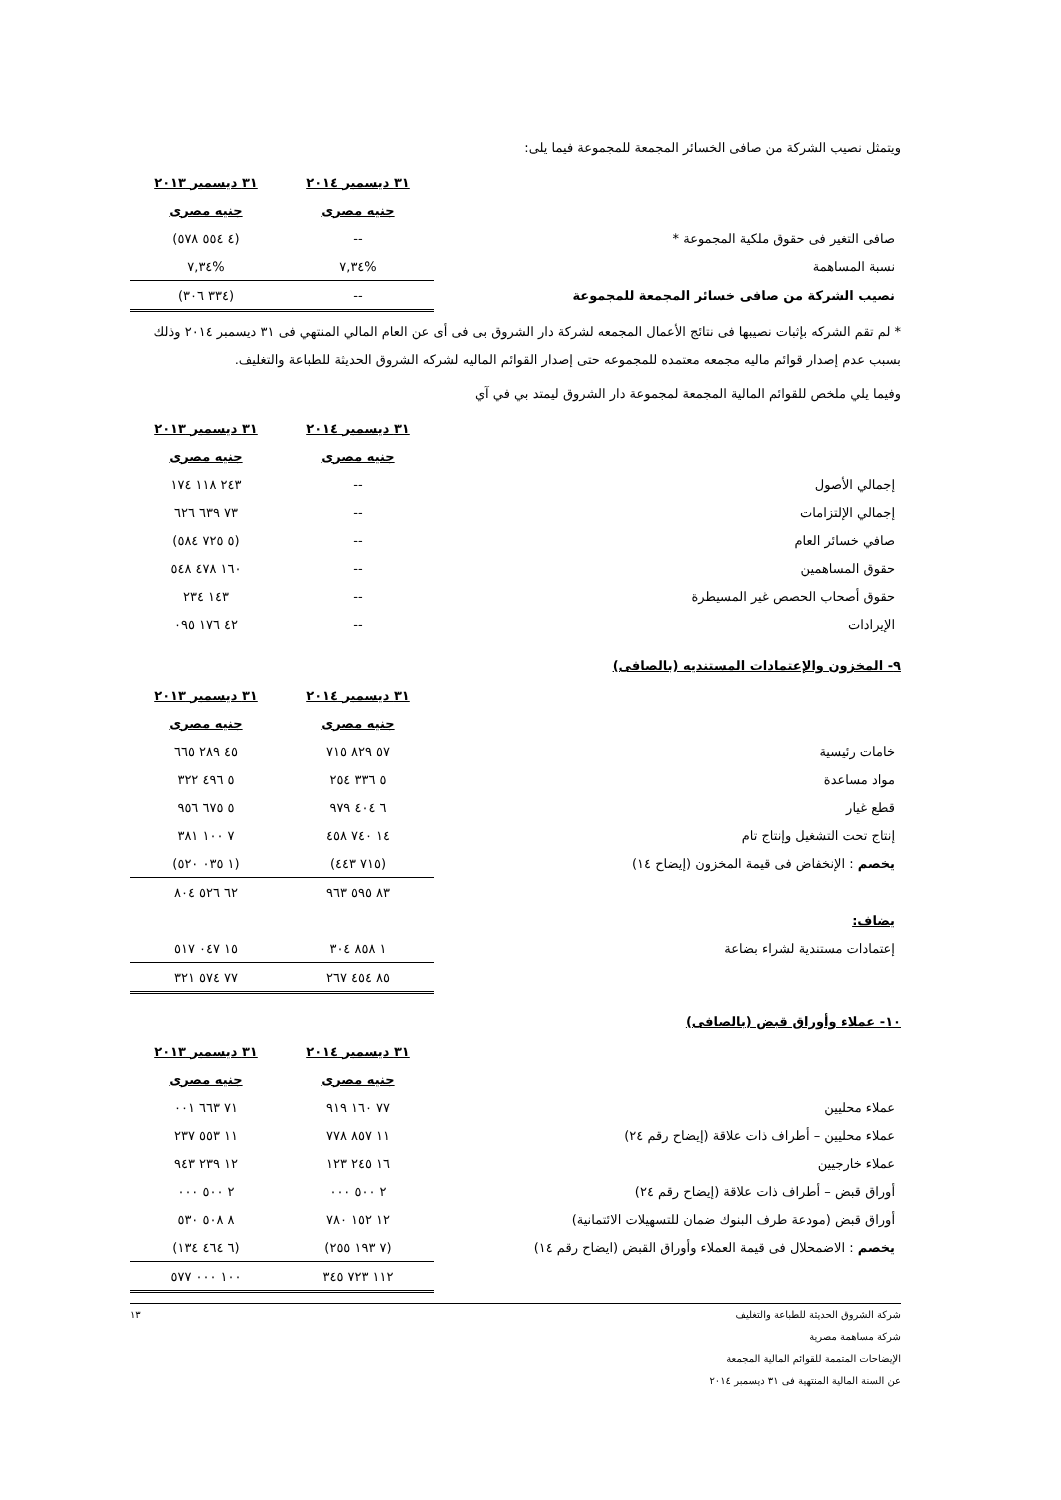ويتمثل نصيب الشركة من صافى الخسائر المجمعة للمجموعة فيما يلى:
| | ٣١ ديسمبر ٢٠١٤ | ٣١ ديسمبر ٢٠١٣ |
| --- | --- | --- |
| | جنيه مصرى | جنيه مصرى |
| صافى التغير فى حقوق ملكية المجموعة * | -- | (٤ ٥٥٤ ٥٧٨) |
| نسبة المساهمة | %٧,٣٤ | %٧,٣٤ |
| نصيب الشركة من صافى خسائر المجمعة للمجموعة | -- | (٣٣٤ ٣٠٦) |
* لم تقم الشركه بإثبات نصيبها فى نتائج الأعمال المجمعه لشركة دار الشروق بى فى أى عن العام المالي المنتهي فى ٣١ ديسمبر ٢٠١٤ وذلك بسبب عدم إصدار قوائم ماليه مجمعه معتمده للمجموعه حتى إصدار القوائم الماليه لشركه الشروق الحديثة للطباعة والتغليف.
وفيما يلي ملخص للقوائم المالية المجمعة لمجموعة دار الشروق ليمتد بي في آي
| | ٣١ ديسمبر ٢٠١٤ | ٣١ ديسمبر ٢٠١٣ |
| --- | --- | --- |
| | جنيه مصرى | جنيه مصرى |
| إجمالي الأصول | -- | ٢٤٣ ١١٨ ١٧٤ |
| إجمالي الإلتزامات | -- | ٧٣ ٦٣٩ ٦٢٦ |
| صافي خسائر العام | -- | (٥ ٧٢٥ ٥٨٤) |
| حقوق المساهمين | -- | ١٦٠ ٤٧٨ ٥٤٨ |
| حقوق أصحاب الحصص غير المسيطرة | -- | ١٤٣ ٢٣٤ |
| الإيرادات | -- | ٤٢ ١٧٦ ٠٩٥ |
٩- المخزون والإعتمادات المستنديه (بالصافى)
| | ٣١ ديسمبر ٢٠١٤ | ٣١ ديسمبر ٢٠١٣ |
| --- | --- | --- |
| | جنيه مصرى | جنيه مصرى |
| خامات رئيسية | ٥٧ ٨٢٩ ٧١٥ | ٤٥ ٢٨٩ ٦٦٥ |
| مواد مساعدة | ٥ ٣٣٦ ٢٥٤ | ٥ ٤٩٦ ٣٢٢ |
| قطع غيار | ٦ ٤٠٤ ٩٧٩ | ٥ ٦٧٥ ٩٥٦ |
| إنتاج تحت التشغيل وإنتاج تام | ١٤ ٧٤٠ ٤٥٨ | ٧ ١٠٠ ٣٨١ |
| يخصم : الإنخفاض فى قيمة المخزون (إيضاح ١٤) | (٧١٥ ٤٤٣) | (١ ٠٣٥ ٥٢٠) |
| | ٨٣ ٥٩٥ ٩٦٣ | ٦٢ ٥٢٦ ٨٠٤ |
| يضاف: | | |
| إعتمادات مستندية لشراء بضاعة | ١ ٨٥٨ ٣٠٤ | ١٥ ٠٤٧ ٥١٧ |
| | ٨٥ ٤٥٤ ٢٦٧ | ٧٧ ٥٧٤ ٣٢١ |
١٠- عملاء وأوراق قبض (بالصافى)
| | ٣١ ديسمبر ٢٠١٤ | ٣١ ديسمبر ٢٠١٣ |
| --- | --- | --- |
| | جنيه مصرى | جنيه مصرى |
| عملاء محليين | ٧٧ ١٦٠ ٩١٩ | ٧١ ٦٦٣ ٠٠١ |
| عملاء محليين – أطراف ذات علاقة (إيضاح رقم ٢٤) | ١١ ٨٥٧ ٧٧٨ | ١١ ٥٥٣ ٢٣٧ |
| عملاء خارجيين | ١٦ ٢٤٥ ١٢٣ | ١٢ ٢٣٩ ٩٤٣ |
| أوراق قبض – أطراف ذات علاقة (إيضاح رقم ٢٤) | ٢ ٥٠٠ ٠٠٠ | ٢ ٥٠٠ ٠٠٠ |
| أوراق قبض (مودعة طرف البنوك ضمان للتسهيلات الائتمانية) | ١٢ ١٥٢ ٧٨٠ | ٨ ٥٠٨ ٥٣٠ |
| يخصم : الاضمحلال فى قيمة العملاء وأوراق القبض (ايضاح رقم ١٤) | (٧ ١٩٣ ٢٥٥) | (٦ ٤٦٤ ١٣٤) |
| | ١١٢ ٧٢٣ ٣٤٥ | ١٠٠ ٠٠٠ ٥٧٧ |
شركة الشروق الحديثة للطباعة والتغليف
شركة مساهمة مصرية
الإيضاحات المتممة للقوائم المالية المجمعة
عن السنة المالية المنتهية فى ٣١ ديسمبر ٢٠١٤
١٣